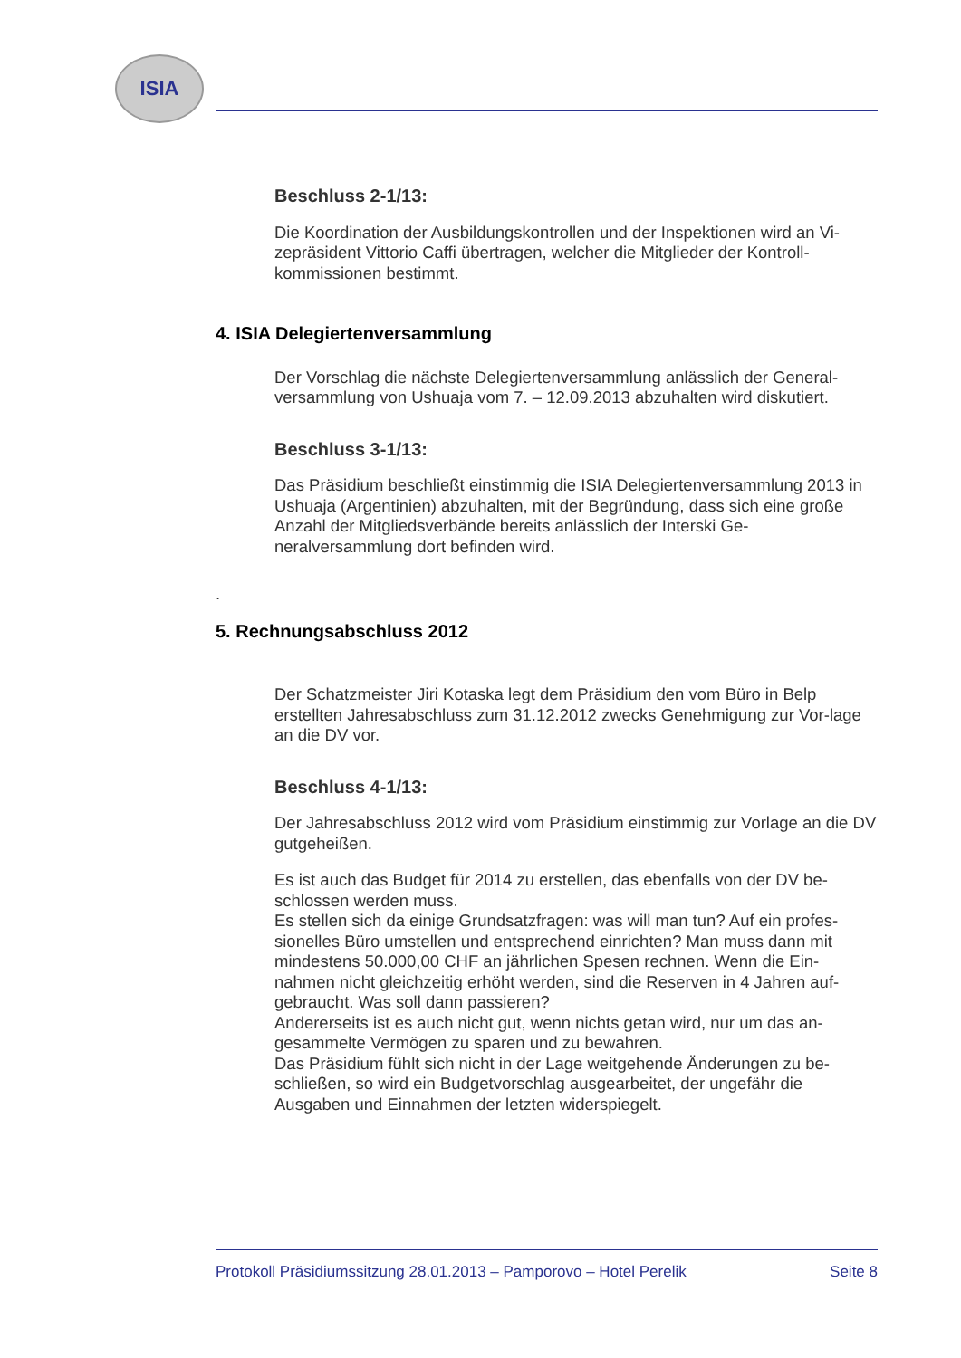ISIA
Beschluss 2-1/13:
Die Koordination der Ausbildungskontrollen und der Inspektionen wird an Vi-zepräsident Vittorio Caffi übertragen, welcher die Mitglieder der Kontroll-kommissionen bestimmt.
4. ISIA Delegiertenversammlung
Der Vorschlag die nächste Delegiertenversammlung anlässlich der General-versammlung von Ushuaja vom 7. – 12.09.2013 abzuhalten wird diskutiert.
Beschluss 3-1/13:
Das Präsidium beschließt einstimmig die ISIA Delegiertenversammlung 2013 in Ushuaja (Argentinien) abzuhalten, mit der Begründung, dass sich eine große Anzahl der Mitgliedsverbände bereits anlässlich der Interski Ge-neralversammlung dort befinden wird.
.
5. Rechnungsabschluss 2012
Der Schatzmeister Jiri Kotaska legt dem Präsidium den vom Büro in Belp erstellten Jahresabschluss zum 31.12.2012 zwecks Genehmigung zur Vor-lage an die DV vor.
Beschluss 4-1/13:
Der Jahresabschluss 2012 wird vom Präsidium einstimmig zur Vorlage an die DV gutgeheißen.
Es ist auch das Budget für 2014 zu erstellen, das ebenfalls von der DV be-schlossen werden muss.
Es stellen sich da einige Grundsatzfragen: was will man tun? Auf ein profes-sionelles Büro umstellen und entsprechend einrichten? Man muss dann mit mindestens 50.000,00 CHF an jährlichen Spesen rechnen. Wenn die Ein-nahmen nicht gleichzeitig erhöht werden, sind die Reserven in 4 Jahren auf-gebraucht. Was soll dann passieren?
Andererseits ist es auch nicht gut, wenn nichts getan wird, nur um das an-gesammelte Vermögen zu sparen und zu bewahren.
Das Präsidium fühlt sich nicht in der Lage weitgehende Änderungen zu be-schließen, so wird ein Budgetvorschlag ausgearbeitet, der ungefähr die Ausgaben und Einnahmen der letzten widerspiegelt.
Protokoll Präsidiumssitzung 28.01.2013 – Pamporovo – Hotel Perelik Seite 8